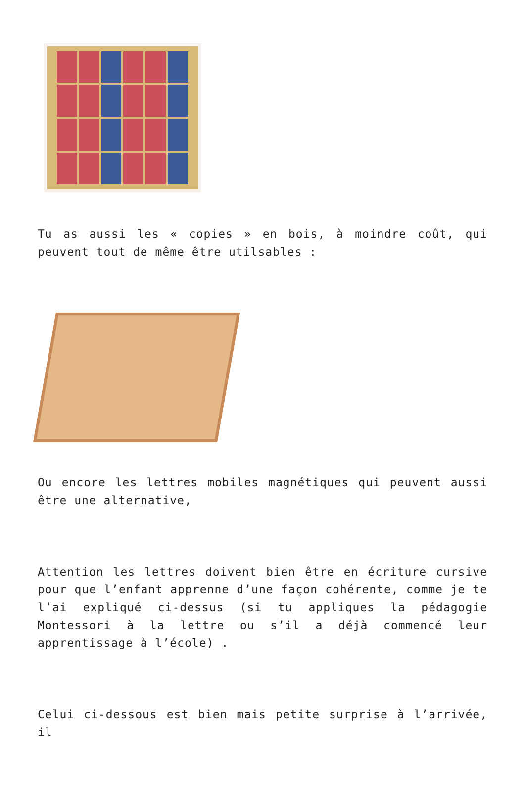Tu as aussi les « copies » en bois, à moindre coût, qui peuvent tout de même être utilsables :
Ou encore les lettres mobiles magnétiques qui peuvent aussi être une alternative,
Attention les lettres doivent bien être en écriture cursive pour que l’enfant apprenne d’une façon cohérente, comme je te l’ai expliqué ci-dessus (si tu appliques la pédagogie Montessori à la lettre ou s’il a déjà commencé leur apprentissage à l’école) .
Celui ci-dessous est bien mais petite surprise à l’arrivée, il